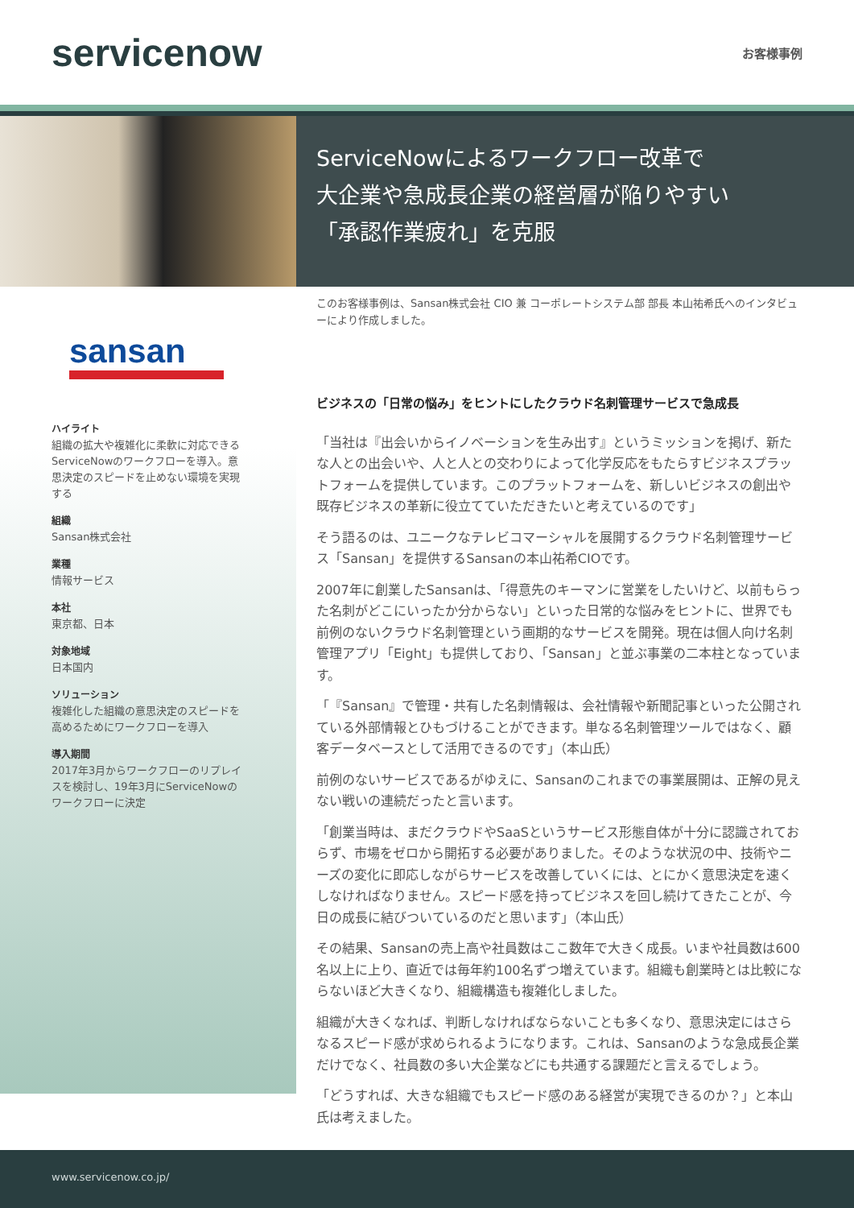servicenow
お客様事例
ServiceNowによるワークフロー改革で
大企業や急成長企業の経営層が陥りやすい
「承認作業疲れ」を克服
sansan
ハイライト
組織の拡大や複雑化に柔軟に対応できるServiceNowのワークフローを導入。意思決定のスピードを止めない環境を実現する
組織
Sansan株式会社
業種
情報サービス
本社
東京都、日本
対象地域
日本国内
ソリューション
複雑化した組織の意思決定のスピードを高めるためにワークフローを導入
導入期間
2017年3月からワークフローのリプレイスを検討し、19年3月にServiceNowのワークフローに決定
このお客様事例は、Sansan株式会社 CIO 兼 コーポレートシステム部 部長 本山祐希氏へのインタビューにより作成しました。
ビジネスの「日常の悩み」をヒントにしたクラウド名刺管理サービスで急成長
「当社は『出会いからイノベーションを生み出す』というミッションを掲げ、新たな人との出会いや、人と人との交わりによって化学反応をもたらすビジネスプラットフォームを提供しています。このプラットフォームを、新しいビジネスの創出や既存ビジネスの革新に役立てていただきたいと考えているのです」
そう語るのは、ユニークなテレビコマーシャルを展開するクラウド名刺管理サービス「Sansan」を提供するSansanの本山祐希CIOです。
2007年に創業したSansanは、「得意先のキーマンに営業をしたいけど、以前もらった名刺がどこにいったか分からない」といった日常的な悩みをヒントに、世界でも前例のないクラウド名刺管理という画期的なサービスを開発。現在は個人向け名刺管理アプリ「Eight」も提供しており、「Sansan」と並ぶ事業の二本柱となっています。
「『Sansan』で管理・共有した名刺情報は、会社情報や新聞記事といった公開されている外部情報とひもづけることができます。単なる名刺管理ツールではなく、顧客データベースとして活用できるのです」（本山氏）
前例のないサービスであるがゆえに、Sansanのこれまでの事業展開は、正解の見えない戦いの連続だったと言います。
「創業当時は、まだクラウドやSaaSというサービス形態自体が十分に認識されておらず、市場をゼロから開拓する必要がありました。そのような状況の中、技術やニーズの変化に即応しながらサービスを改善していくには、とにかく意思決定を速くしなければなりません。スピード感を持ってビジネスを回し続けてきたことが、今日の成長に結びついているのだと思います」（本山氏）
その結果、Sansanの売上高や社員数はここ数年で大きく成長。いまや社員数は600名以上に上り、直近では毎年約100名ずつ増えています。組織も創業時とは比較にならないほど大きくなり、組織構造も複雑化しました。
組織が大きくなれば、判断しなければならないことも多くなり、意思決定にはさらなるスピード感が求められるようになります。これは、Sansanのような急成長企業だけでなく、社員数の多い大企業などにも共通する課題だと言えるでしょう。
「どうすれば、大きな組織でもスピード感のある経営が実現できるのか？」と本山氏は考えました。
www.servicenow.co.jp/